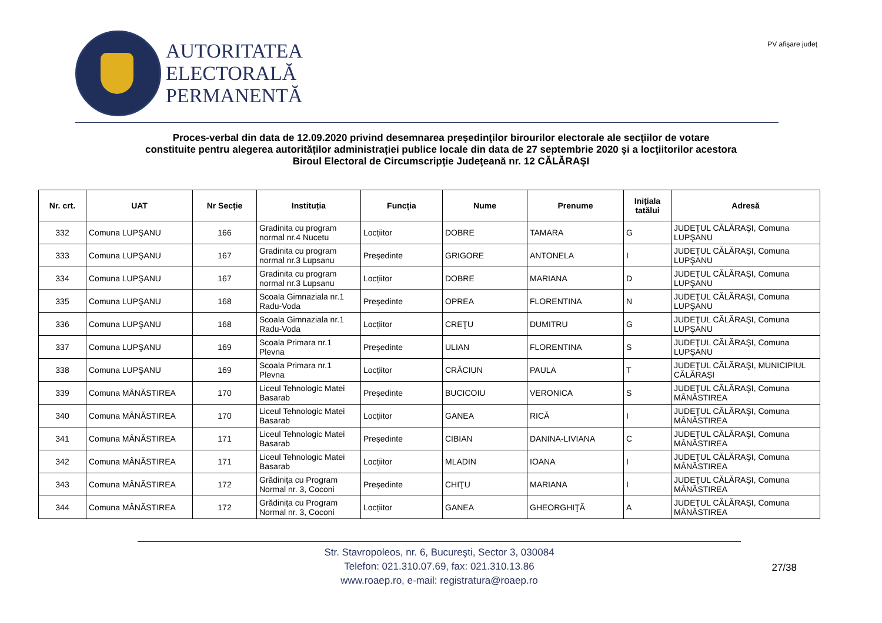AUTORITATEA
ELECTORALĂ
PERMANENTĂ
PV afişare judeţ
Proces-verbal din data de 12.09.2020 privind desemnarea preşedinţilor birourilor electorale ale secţiilor de votare
constituite pentru alegerea autorităților administrației publice locale din data de 27 septembrie 2020 şi a locţiitorilor acestora
Biroul Electoral de Circumscripţie Judeţeană nr. 12 CĂLĂRAŞI
| Nr. crt. | UAT | Nr Secție | Instituția | Funcția | Nume | Prenume | Inițiala tatălui | Adresă |
| --- | --- | --- | --- | --- | --- | --- | --- | --- |
| 332 | Comuna LUPŞANU | 166 | Gradinita cu program normal nr.4 Nucetu | Locțiitor | DOBRE | TAMARA | G | JUDEŢUL CĂLĂRAŞI, Comuna LUPŞANU |
| 333 | Comuna LUPŞANU | 167 | Gradinita cu program normal nr.3 Lupsanu | Președinte | GRIGORE | ANTONELA | I | JUDEŢUL CĂLĂRAŞI, Comuna LUPŞANU |
| 334 | Comuna LUPŞANU | 167 | Gradinita cu program normal nr.3 Lupsanu | Locțiitor | DOBRE | MARIANA | D | JUDEŢUL CĂLĂRAŞI, Comuna LUPŞANU |
| 335 | Comuna LUPŞANU | 168 | Scoala Gimnaziala nr.1 Radu-Voda | Președinte | OPREA | FLORENTINA | N | JUDEŢUL CĂLĂRAŞI, Comuna LUPŞANU |
| 336 | Comuna LUPŞANU | 168 | Scoala Gimnaziala nr.1 Radu-Voda | Locțiitor | CREŢU | DUMITRU | G | JUDEŢUL CĂLĂRAŞI, Comuna LUPŞANU |
| 337 | Comuna LUPŞANU | 169 | Scoala Primara nr.1 Plevna | Președinte | ULIAN | FLORENTINA | S | JUDEŢUL CĂLĂRAŞI, Comuna LUPŞANU |
| 338 | Comuna LUPŞANU | 169 | Scoala Primara nr.1 Plevna | Locțiitor | CRĂCIUN | PAULA | T | JUDEŢUL CĂLĂRAŞI, MUNICIPIUL CĂLĂRAŞI |
| 339 | Comuna MÂNĂSTIREA | 170 | Liceul Tehnologic Matei Basarab | Președinte | BUCICOIU | VERONICA | S | JUDEŢUL CĂLĂRAŞI, Comuna MÂNĂSTIREA |
| 340 | Comuna MÂNĂSTIREA | 170 | Liceul Tehnologic Matei Basarab | Locțiitor | GANEA | RICĂ | I | JUDEŢUL CĂLĂRAŞI, Comuna MÂNĂSTIREA |
| 341 | Comuna MÂNĂSTIREA | 171 | Liceul Tehnologic Matei Basarab | Președinte | CIBIAN | DANINA-LIVIANA | C | JUDEŢUL CĂLĂRAŞI, Comuna MÂNĂSTIREA |
| 342 | Comuna MÂNĂSTIREA | 171 | Liceul Tehnologic Matei Basarab | Locțiitor | MLADIN | IOANA | I | JUDEŢUL CĂLĂRAŞI, Comuna MÂNĂSTIREA |
| 343 | Comuna MÂNĂSTIREA | 172 | Grădiniţa cu Program Normal nr. 3, Coconi | Președinte | CHIŢU | MARIANA | I | JUDEŢUL CĂLĂRAŞI, Comuna MÂNĂSTIREA |
| 344 | Comuna MÂNĂSTIREA | 172 | Grădiniţa cu Program Normal nr. 3, Coconi | Locțiitor | GANEA | GHEORGHIŢĂ | A | JUDEŢUL CĂLĂRAŞI, Comuna MÂNĂSTIREA |
Str. Stavropoleos, nr. 6, Bucureşti, Sector 3, 030084
Telefon: 021.310.07.69, fax: 021.310.13.86
www.roaep.ro, e-mail: registratura@roaep.ro
27/38